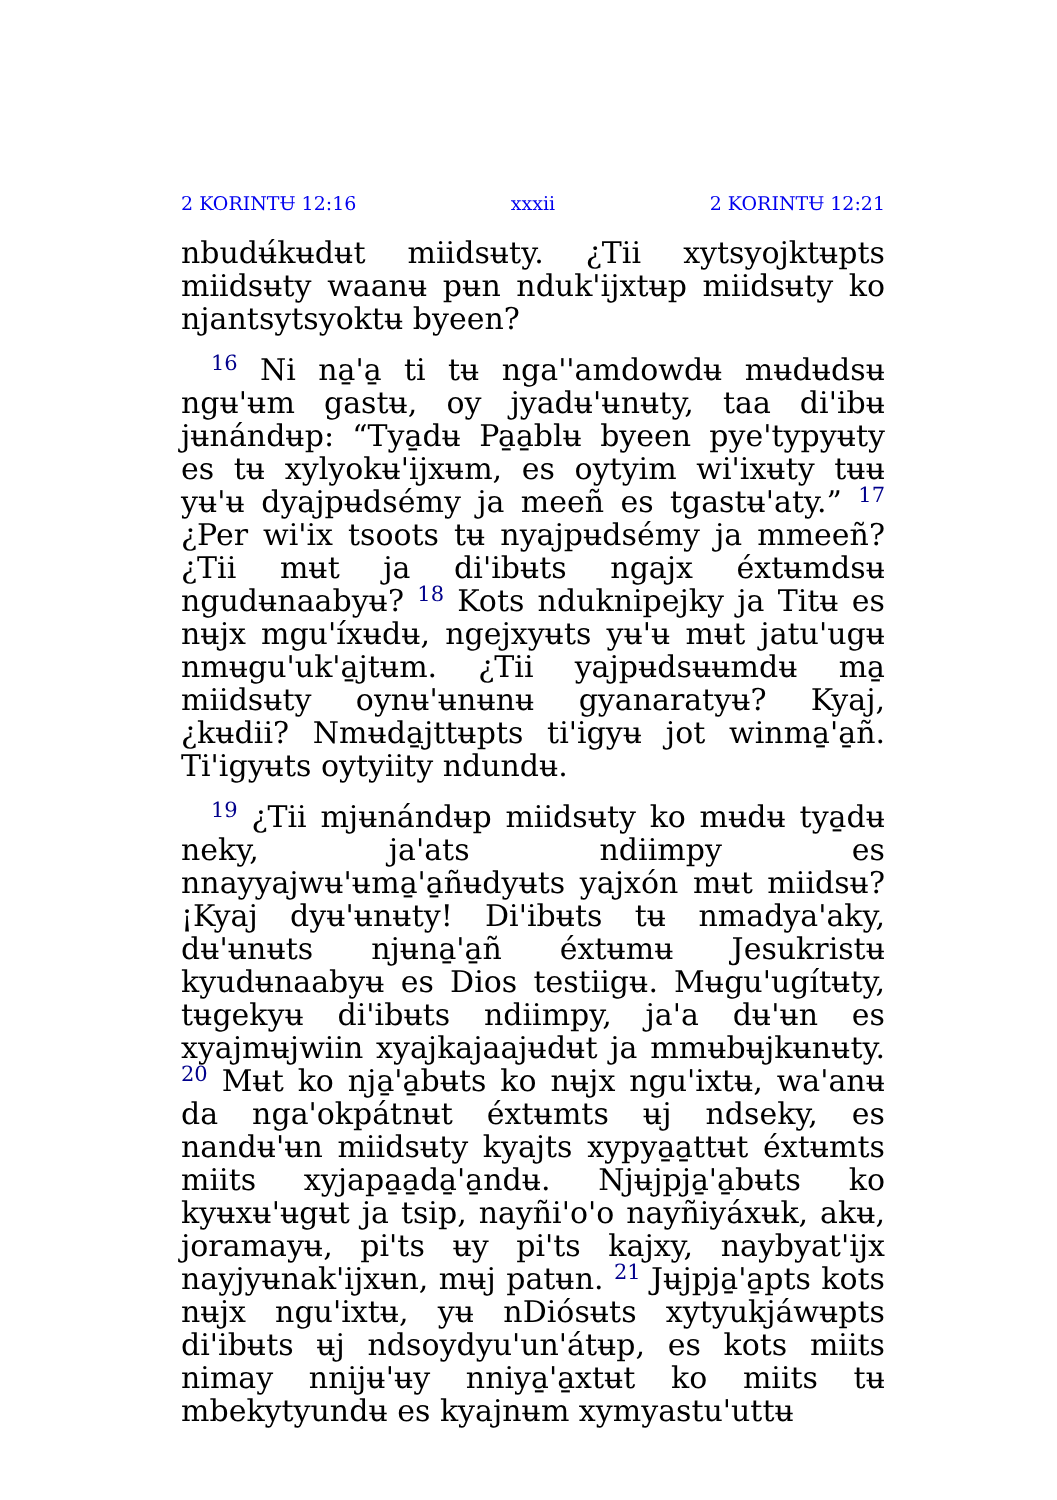2 KORINTɄ 12:16 xxxii 2 KORINTɄ 12:21
nbudʉ́kʉdʉt miidsʉty. ¿Tii xytsyojktʉpts miidsʉty waanʉ pʉn nduk'ijxtʉp miidsʉty ko njantsytsyoktʉ byeen?
<sup>16</sup> Ni na̱'a̱ ti tʉ nga''amdowdʉ mʉdʉdsʉ ngʉ'ʉm gastʉ, oy jyadʉ'ʉnʉty, taa di'ibʉ jʉnándʉp: “Tya̱dʉ Pa̱a̱blʉ byeen pye'typyʉty es tʉ xylyokʉ'ijxʉm, es oytyim wi'ixʉty tʉʉ yʉ'ʉ dyajpʉdsémy ja meeñ es tgastʉ'aty.” <sup>17</sup> ¿Per wi'ix tsoots tʉ nyajpʉdsémy ja mmeeñ? ¿Tii mʉt ja di'ibʉts ngajx éxtʉmdsʉ ngudʉnaabyʉ? <sup>18</sup> Kots nduknipejky ja Titʉ es nʉjx mgu'íxʉdʉ, ngejxyʉts yʉ'ʉ mʉt jatu'ugʉ nmʉgu'uk'a̱jtʉm. ¿Tii yajpʉdsʉʉmdʉ ma̱ miidsʉty oynʉ'ʉnʉnʉ gyanaratyʉ? Kyaj, ¿kʉdii? Nmʉda̱jttʉpts ti'igyʉ jot winma̱'a̱ñ. Ti'igyʉts oytyiity ndundʉ.
<sup>19</sup> ¿Tii mjʉnándʉp miidsʉty ko mʉdʉ tya̱dʉ neky, ja'ats ndiimpy es nnayyajwʉ'ʉma̱'a̱ñʉdyʉts yajxón mʉt miidsʉ? ¡Kyaj dyʉ'ʉnʉty! Di'ibʉts tʉ nmadya'aky, dʉ'ʉnʉts njʉna̱'a̱ñ éxtʉmʉ Jesukristʉ kyudʉnaabyʉ es Dios testiigʉ. Mʉgu'ugítʉty, tʉgekyʉ di'ibʉts ndiimpy, ja'a dʉ'ʉn es xyajmʉjwiin xyajkajaajʉdʉt ja mmʉbʉjkʉnʉty. <sup>20</sup> Mʉt ko nja̱'a̱bʉts ko nʉjx ngu'ixtʉ, wa'anʉ da nga'okpátnʉt éxtʉmts ʉj ndseky, es nandʉ'ʉn miidsʉty kyajts xypya̱a̱ttʉt éxtʉmts miits xyjapa̱a̱da̱'a̱ndʉ. Njʉjpja̱'a̱bʉts ko kyʉxʉ'ʉgʉt ja tsip, nayñi'o'o nayñiyáxʉk, akʉ, joramayʉ, pi'ts ʉy pi'ts kajxy, naybyat'ijx nayjyʉnak'ijxʉn, mʉj patʉn. <sup>21</sup> Jʉjpja̱'a̱pts kots nʉjx ngu'ixtʉ, yʉ nDiósʉts xytyukjáwʉpts di'ibʉts ʉj ndsoydyu'un'átʉp, es kots miits nimay nnijʉ'ʉy nniya̱'a̱xtʉt ko miits tʉ mbekytyundʉ es kyajnʉm xymyastu'uttʉ